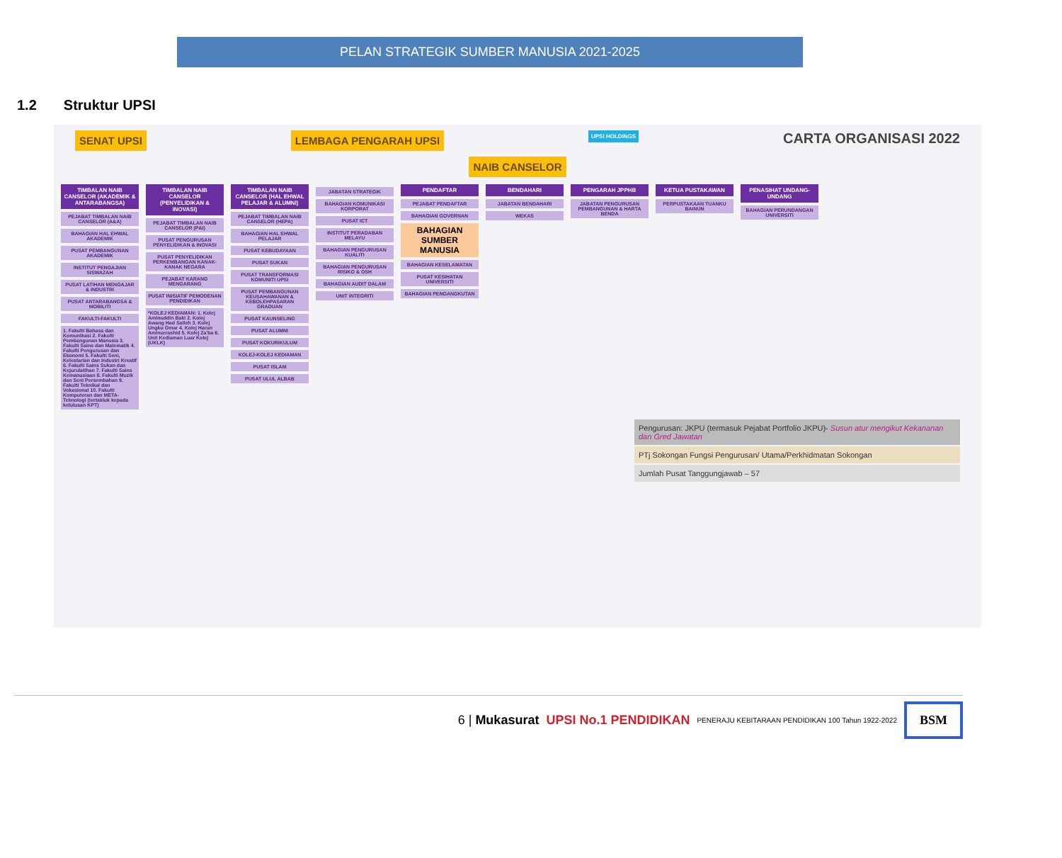PELAN STRATEGIK SUMBER MANUSIA 2021-2025
1.2 Struktur UPSI
SENAT UPSI LEMBAGA PENGARAH UPSI
UPSI HOLDINGS
CARTA ORGANISASI 2022
NAIB CANSELOR
TIMBALAN NAIB CANSELOR (AKADEMIK & ANTARABANGSA)
PEJABAT TIMBALAN NAIB CANSELOR (A&A)
BAHAGIAN HAL EHWAL AKADEMIK
PUSAT PEMBANGUNAN AKADEMIK
INSTITUT PENGAJIAN SISWAZAH
PUSAT LATIHAN MENGAJAR & INDUSTRI
PUSAT ANTARABANGSA & MOBILITI
FAKULTI-FAKULTI
1. Fakulti Bahasa dan Komunikasi 2. Fakulti Pembangunan Manusia 3. Fakulti Sains dan Matematik 4. Fakulti Pengurusan dan Ekonomi 5. Fakulti Seni, Kelestarian dan Industri Kreatif 6. Fakulti Sains Sukan dan Kejurulatihan 7. Fakulti Sains Kemanusiaan 8. Fakulti Muzik dan Seni Persembahan 9. Fakulti Teknikal dan Vokasional 10. Fakulti Komputeran dan META-Teknologi (tertakluk kepada kelulusan KPT)
TIMBALAN NAIB CANSELOR (PENYELIDIKAN & INOVASI)
PEJABAT TIMBALAN NAIB CANSELOR (P&I)
PUSAT PENGURUSAN PENYELIDIKAN & INOVASI
PUSAT PENYELIDIKAN PERKEMBANGAN KANAK-KANAK NEGARA
PEJABAT KARANG MENGARANG
PUSAT INISIATIF PEMODENAN PENDIDIKAN
*KOLEJ KEDIAMAN: 1. Kolej Aminuddin Baki 2. Kolej Awang Had Salleh 3. Kolej Ungku Omar 4. Kolej Harun Aminurrashid 5. Kolej Za'ba 6. Unit Kediaman Luar Kolej (UKLK)
TIMBALAN NAIB CANSELOR (HAL EHWAL PELAJAR & ALUMNI)
PEJABAT TIMBALAN NAIB CANSELOR (HEPA)
BAHAGIAN HAL EHWAL PELAJAR
PUSAT KEBUDAYAAN
PUSAT SUKAN
PUSAT TRANSFORMASI KOMUNITI UPSI
PUSAT PEMBANGUNAN KEUSAHAWANAN & KEBOLEHPASARAN GRADUAN
PUSAT KAUNSELING
PUSAT ALUMNI
PUSAT KOKURIKULUM
KOLEJ-KOLEJ KEDIAMAN
PUSAT ISLAM
PUSAT ULUL ALBAB
JABATAN STRATEGIK
BAHAGIAN KOMUNIKASI KORPORAT
PUSAT ICT
INSTITUT PERADABAN MELAYU
BAHAGIAN PENGURUSAN KUALITI
BAHAGIAN PENGURUSAN RISIKO & OSH
BAHAGIAN AUDIT DALAM
UNIT INTEGRITI
PENDAFTAR
PEJABAT PENDAFTAR
BAHAGIAN GOVERNAN
BAHAGIAN SUMBER MANUSIA
BAHAGIAN KESELAMATAN
PUSAT KESIHATAN UNIVERSITI
BAHAGIAN PENGANGKUTAN
BENDAHARI
JABATAN BENDAHARI
WEKAS
PENGARAH JPPHB
JABATAN PENGURUSAN PEMBANGUNAN & HARTA BENDA
KETUA PUSTAKAWAN
PERPUSTAKAAN TUANKU BAINUN
PENASIHAT UNDANG-UNDANG
BAHAGIAN PERUNDANGAN UNIVERSITI
Pengurusan: JKPU (termasuk Pejabat Portfolio JKPU)- Susun atur mengikut Kekananan dan Gred Jawatan
PTj Sokongan Fungsi Pengurusan/ Utama/Perkhidmatan Sokongan
Jumlah Pusat Tanggungjawab – 57
6 | Mukasurat UPSI No.1 PENDIDIKAN PENERAJU KEBITARAAN PENDIDIKAN 100 Tahun 1922-2022 BSM